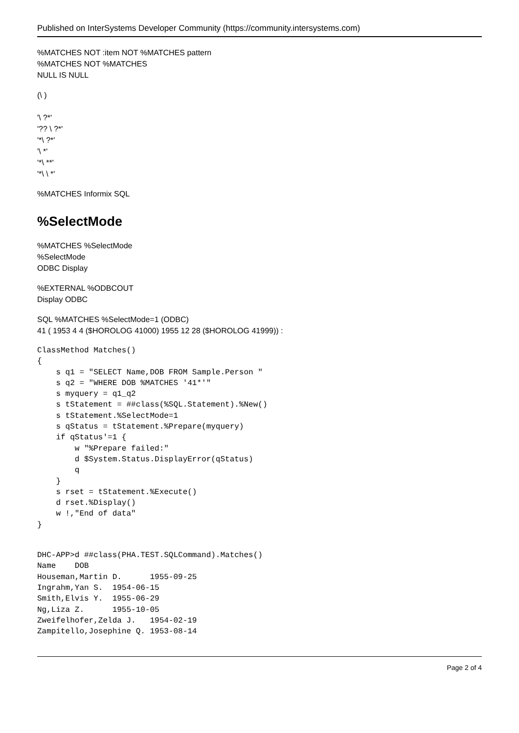Published on InterSystems Developer Community (https://community.intersystems.com)
%MATCHES NOT :item NOT %MATCHES pattern
%MATCHES NOT %MATCHES
NULL IS NULL
(\ )
'\ ?*'
'?? \ ?*'
'*\ ?*'
'\ *'
'*\ **'
'*\ \ *'
%MATCHES Informix SQL
%SelectMode
%MATCHES %SelectMode
%SelectMode
ODBC Display
%EXTERNAL %ODBCOUT
Display ODBC
SQL %MATCHES %SelectMode=1 (ODBC)
41 ( 1953 4 4 ($HOROLOG 41000) 1955 12 28 ($HOROLOG 41999)) :
ClassMethod Matches()
{
    s q1 = "SELECT Name,DOB FROM Sample.Person "
    s q2 = "WHERE DOB %MATCHES '41*'"
    s myquery = q1_q2
    s tStatement = ##class(%SQL.Statement).%New()
    s tStatement.%SelectMode=1
    s qStatus = tStatement.%Prepare(myquery)
    if qStatus'=1 {
        w "%Prepare failed:"
        d $System.Status.DisplayError(qStatus)
        q
    }
    s rset = tStatement.%Execute()
    d rset.%Display()
    w !,"End of data"
}
DHC-APP>d ##class(PHA.TEST.SQLCommand).Matches()
Name    DOB
Houseman,Martin D.      1955-09-25
Ingrahm,Yan S.  1954-06-15
Smith,Elvis Y.  1955-06-29
Ng,Liza Z.      1955-10-05
Zweifelhofer,Zelda J.   1954-02-19
Zampitello,Josephine Q. 1953-08-14
Page 2 of 4